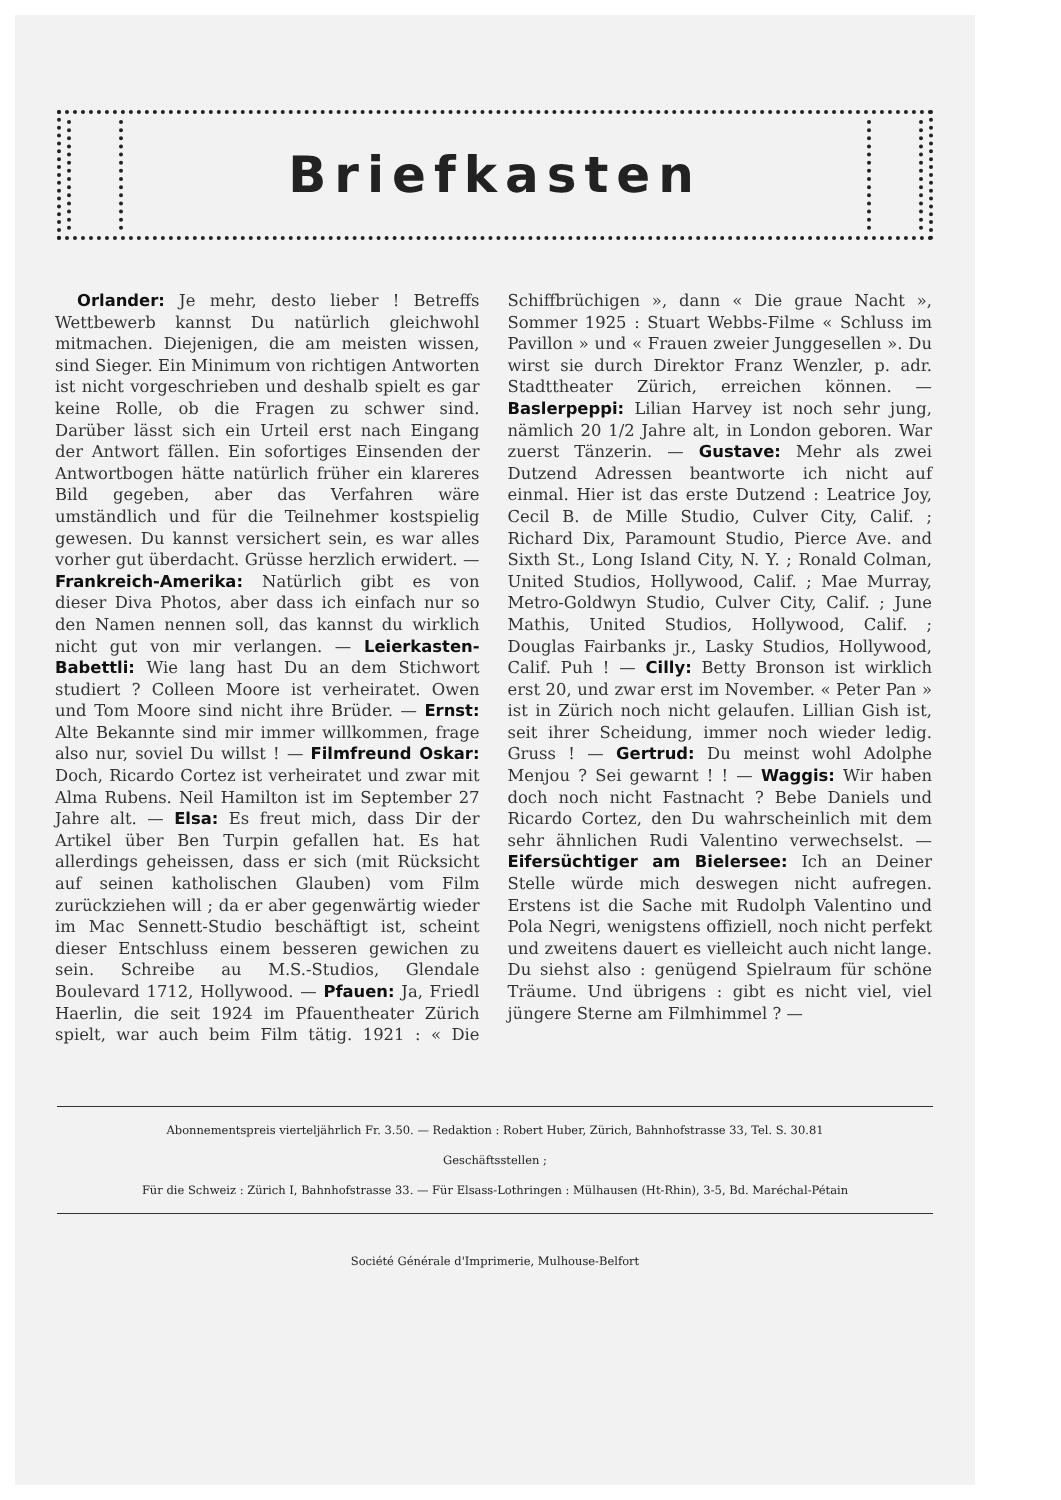Briefkasten
Orlander: Je mehr, desto lieber ! Betreffs Wettbewerb kannst Du natürlich gleichwohl mitmachen. Diejenigen, die am meisten wissen, sind Sieger. Ein Minimum von richtigen Antworten ist nicht vorgeschrieben und deshalb spielt es gar keine Rolle, ob die Fragen zu schwer sind. Darüber lässt sich ein Urteil erst nach Eingang der Antwort fällen. Ein sofortiges Einsenden der Antwortbogen hätte natürlich früher ein klareres Bild gegeben, aber das Verfahren wäre umständlich und für die Teilnehmer kostspielig gewesen. Du kannst versichert sein, es war alles vorher gut überdacht. Grüsse herzlich erwidert. — Frankreich-Amerika: Natürlich gibt es von dieser Diva Photos, aber dass ich einfach nur so den Namen nennen soll, das kannst du wirklich nicht gut von mir verlangen. — Leierkasten-Babettli: Wie lang hast Du an dem Stichwort studiert ? Colleen Moore ist verheiratet. Owen und Tom Moore sind nicht ihre Brüder. — Ernst: Alte Bekannte sind mir immer willkommen, frage also nur, soviel Du willst ! — Filmfreund Oskar: Doch, Ricardo Cortez ist verheiratet und zwar mit Alma Rubens. Neil Hamilton ist im September 27 Jahre alt. — Elsa: Es freut mich, dass Dir der Artikel über Ben Turpin gefallen hat. Es hat allerdings geheissen, dass er sich (mit Rücksicht auf seinen katholischen Glauben) vom Film zurückziehen will ; da er aber gegenwärtig wieder im Mac Sennett-Studio beschäftigt ist, scheint dieser Entschluss einem besseren gewichen zu sein. Schreibe au M.S.-Studios, Glendale Boulevard 1712, Hollywood. — Pfauen: Ja, Friedl Haerlin, die seit 1924 im Pfauentheater Zürich spielt, war auch beim Film tätig. 1921 : « Die Schiffbrüchigen », dann « Die graue Nacht », Sommer 1925 : Stuart Webbs-Filme « Schluss im Pavillon » und « Frauen zweier Junggesellen ». Du wirst sie durch Direktor Franz Wenzler, p. adr. Stadttheater Zürich, erreichen können. — Baslerpeppi: Lilian Harvey ist noch sehr jung, nämlich 20 1/2 Jahre alt, in London geboren. War zuerst Tänzerin. — Gustave: Mehr als zwei Dutzend Adressen beantworte ich nicht auf einmal. Hier ist das erste Dutzend : Leatrice Joy, Cecil B. de Mille Studio, Culver City, Calif. ; Richard Dix, Paramount Studio, Pierce Ave. and Sixth St., Long Island City, N. Y. ; Ronald Colman, United Studios, Hollywood, Calif. ; Mae Murray, Metro-Goldwyn Studio, Culver City, Calif. ; June Mathis, United Studios, Hollywood, Calif. ; Douglas Fairbanks jr., Lasky Studios, Hollywood, Calif. Puh ! — Cilly: Betty Bronson ist wirklich erst 20, und zwar erst im November. « Peter Pan » ist in Zürich noch nicht gelaufen. Lillian Gish ist, seit ihrer Scheidung, immer noch wieder ledig. Gruss ! — Gertrud: Du meinst wohl Adolphe Menjou ? Sei gewarnt ! ! — Waggis: Wir haben doch noch nicht Fastnacht ? Bebe Daniels und Ricardo Cortez, den Du wahrscheinlich mit dem sehr ähnlichen Rudi Valentino verwechselst. — Eifersüchtiger am Bielersee: Ich an Deiner Stelle würde mich deswegen nicht aufregen. Erstens ist die Sache mit Rudolph Valentino und Pola Negri, wenigstens offiziell, noch nicht perfekt und zweitens dauert es vielleicht auch nicht lange. Du siehst also : genügend Spielraum für schöne Träume. Und übrigens : gibt es nicht viel, viel jüngere Sterne am Filmhimmel ? —
Abonnementspreis vierteljährlich Fr. 3.50. — Redaktion : Robert Huber, Zürich, Bahnhofstrasse 33, Tel. S. 30.81
Geschäftsstellen ;
Für die Schweiz : Zürich I, Bahnhofstrasse 33. — Für Elsass-Lothringen : Mülhausen (Ht-Rhin), 3-5, Bd. Maréchal-Pétain
Société Générale d'Imprimerie, Mulhouse-Belfort